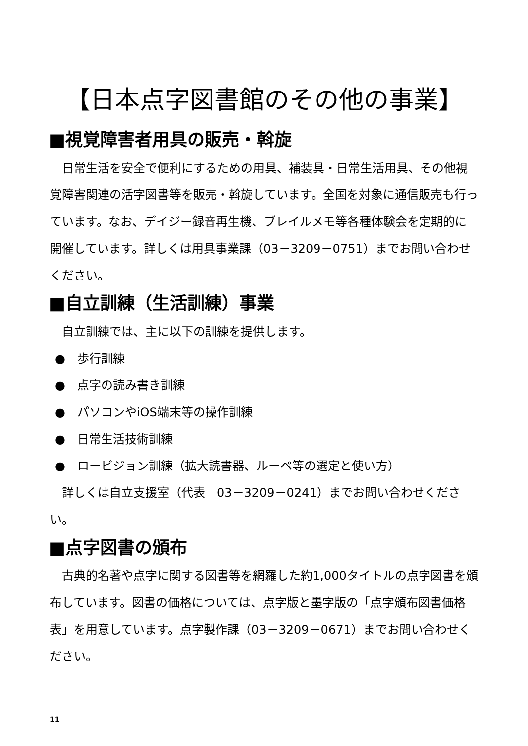【日本点字図書館のその他の事業】
■視覚障害者用具の販売・斡旋
日常生活を安全で便利にするための用具、補装具・日常生活用具、その他視覚障害関連の活字図書等を販売・斡旋しています。全国を対象に通信販売も行っています。なお、デイジー録音再生機、ブレイルメモ等各種体験会を定期的に開催しています。詳しくは用具事業課（03－3209－0751）までお問い合わせください。
■自立訓練（生活訓練）事業
自立訓練では、主に以下の訓練を提供します。
●　歩行訓練
●　点字の読み書き訓練
●　パソコンやiOS端末等の操作訓練
●　日常生活技術訓練
●　ロービジョン訓練（拡大読書器、ルーペ等の選定と使い方）
詳しくは自立支援室（代表　03－3209－0241）までお問い合わせください。
■点字図書の頒布
古典的名著や点字に関する図書等を網羅した約1,000タイトルの点字図書を頒布しています。図書の価格については、点字版と墨字版の「点字頒布図書価格表」を用意しています。点字製作課（03－3209－0671）までお問い合わせください。
11